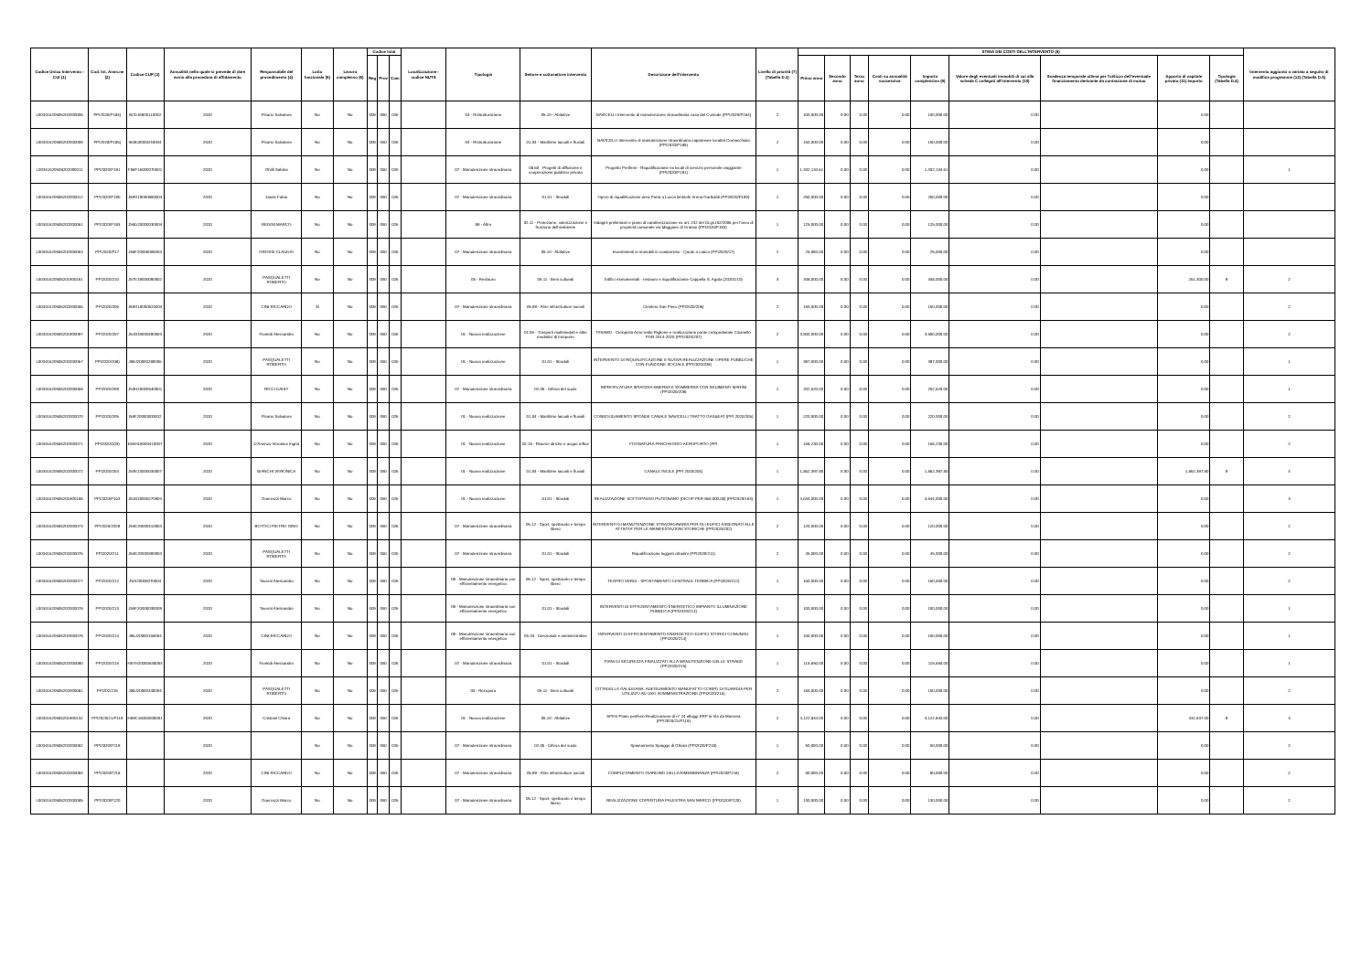| Codice Unico Intervento - CUI (1) | Cod. Int. Amm.ne (2) | Codice CUP (3) | Annualità nella quale si prevede di dare avvio alla procedura di affidamento | Responsabile del procedimento (4) | Lotto funzionale (5) | Lavoro complesso (6) | Codice Istat | | | Localizzazione - codice NUTS | Tipologia | Settore e sottosettore intervento | Descrizione dell'intervento | Livello di priorità (7) (Tabella D.3) | STIMA DEI COSTI DELL'INTERVENTO (8) | | | | | | | | | Intervento aggiunto o variato a seguito di modifica programma (12) (Tabella D.5) |
| --- | --- | --- | --- | --- | --- | --- | --- | --- | --- | --- | --- | --- | --- | --- | --- | --- | --- | --- | --- | --- | --- | --- | --- | --- |
| | | | | | | | Reg | Prov | Com | | | | | | Primo anno | Secondo anno | Terzo anno | Costi su annualità successiva | Importo complessivo (9) | Valore degli eventuali immobili di cui alla scheda C collegati all'intervento (10) | Scadenza temporale ultima per l'utilizzo dell'eventuale finanziamento derivante da contrazione di mutuo | Apporto di capitale privato (11) Importo | Tipologia (Tabella D.4) | |
| L00341620508202000008 | PPI2020/P184) | I52D19000110002 | 2020 | Pisano Salvatore | No | No | 009 | 050 | 026 | | 04 - Ristrutturazione | 05.10 - Abitative | NAVICELLI Intervento di manutenzione straordinaria casa del Custode (PPI2020/P184) | 2 | 100,000.00 | 0.00 | 0.00 | 0.00 | 100,000.00 | 0.00 | | 0.00 | | |
| L00341620508202000009 | PPI2020/P185) | I54B19000240004 | 2020 | Pisano Salvatore | No | No | 009 | 050 | 026 | | 04 - Ristrutturazione | 01.04 - Marittime lacuali e fluviali | NAVICELLI Intervento di manutenzione straordinaria capannone località Cornacchiaia (PPI2020/P185) | 2 | 150,000.00 | 0.00 | 0.00 | 0.00 | 150,000.00 | 0.00 | | 0.00 | | |
| L00341620508202000011 | PPI2020/P191 | F58F16000070001 | 2020 | Ghilli Sabina | No | No | 009 | 050 | 026 | | 07 - Manutenzione straordinaria | 08.60 - Progetti di diffusione e cooperazione pubblico-privata | Progetto Periferie - Riqualificazione ex locali di servizio personale viaggiante (PPI2020/P191) | 1 | 1,332,134.61 | 0.00 | 0.00 | 0.00 | 1,332,134.61 | 0.00 | | 0.00 | | 1 |
| L00341620508202000012 | PPI2020/P190 | J59G19000880004 | 2020 | Daole Fabio | No | No | 009 | 050 | 026 | | 07 - Manutenzione straordinaria | 01.01 - Stradali | Opere di riqualificazione area Porta a Lucca limitrofe Arena Garibaldi (PPI2020/P190) | 1 | 250,000.00 | 0.00 | 0.00 | 0.00 | 250,000.00 | 0.00 | | 0.00 | | |
| L00341620508202000061 | PPI2020/P193 | J55D20000030004 | 2020 | REDINI MARCO | No | No | 009 | 050 | 026 | | 99 - Altro | 02.11 - Protezione, valorizzazione e fruizione dell'ambiente | Indagini preliminari e piano di caratterizzazione ex art. 242 del DLgs152/2006 per l'area di proprietà comunale via Maggiore di Oratoio (PPI2020/P193) | 1 | 125,000.00 | 0.00 | 0.00 | 0.00 | 125,000.00 | 0.00 | | 0.00 | | |
| L00341620508202000063 | PPI2020/P17 | J58F20000000004 | 2020 | GROSSI CLAUDIO | No | No | 009 | 050 | 026 | | 07 - Manutenzione straordinaria | 05.10 - Abitative | Investimenti in immobili in condominio - Quote a carico (PPI2020/17) | 2 | 25,000.00 | 0.00 | 0.00 | 0.00 | 25,000.00 | 0.00 | | 0.00 | | |
| L00341620508201900161 | PPI2020/210 | J57E19000090002 | 2020 | PASQUALETTI ROBERTO | No | No | 009 | 050 | 026 | | 05 - Restauro | 05.11 - Beni culturali | Edifici monumentali - restauro e riqualificazione Cappella S. Agata (2020/210) | 3 | 348,000.00 | 0.00 | 0.00 | 0.00 | 348,000.00 | 0.00 | | 261,300.00 | 9 | 2 |
| L00341620508202000066 | PPI2020/206 | J59G19000520004 | 2020 | CINI RICCARDO | Si | No | 009 | 050 | 026 | | 07 - Manutenzione straordinaria | 05.99 - Altre infrastrutture sociali | Cimitero San Piero (PPI2020/206) | 2 | 150,000.00 | 0.00 | 0.00 | 0.00 | 150,000.00 | 0.00 | | 0.00 | | 2 |
| L00341620508201900097 | PPI2020/207 | J51B19000490004 | 2020 | Fiorindi Alessandro | No | No | 009 | 050 | 026 | | 01 - Nuova realizzazione | 01.06 - Trasporti multimodali e altre modalita' di trasporto | PISAMO - Ciclopista Arno tratto Riglione e realizzazione ponte ciclopedonale Cisanello POR 2014-2020 (PPI2020/207) | 2 | 3,500,000.00 | 0.00 | 0.00 | 0.00 | 3,500,000.00 | 0.00 | | 0.00 | | 2 |
| L00341620508202000067 | PPI2020/208) | J59J20000290006 | 2020 | PASQUALETTI ROBERTO | No | No | 009 | 050 | 026 | | 01 - Nuova realizzazione | 01.01 - Stradali | INTERVENTO DI RIQUALIFICAZIONE E NUOVA REALIZZAZIONE OPERE PUBBLICHE CON FUNZIONE SOCIALE (PPI2020/208) | 1 | 397,000.00 | 0.00 | 0.00 | 0.00 | 397,000.00 | 0.00 | | 0.00 | | 1 |
| L00341620508202000069 | PPI2020/209 | J53H20000540001 | 2020 | RICCI DAISY | No | No | 009 | 050 | 026 | | 07 - Manutenzione straordinaria | 02.05 - Difesa del suolo | RIPROFILATURA SPIAGGIA EMERSA E SOMMERSA CON SEDIMENTI MARINI (PPI2020/209) | 1 | 202,520.00 | 0.00 | 0.00 | 0.00 | 202,520.00 | 0.00 | | 0.00 | | 1 |
| L00341620508202000070 | PPI2020/205 | I58F20000000002 | 2020 | Pisano Salvatore | No | No | 009 | 050 | 026 | | 01 - Nuova realizzazione | 01.04 - Marittime lacuali e fluviali | CONSOLIDAMENTO SPONDE CANALE NAVICELLI TRATTO GAS&EAT (PPI 2020/205) | 1 | 220,000.00 | 0.00 | 0.00 | 0.00 | 220,000.00 | 0.00 | | 0.00 | | 2 |
| L00341620508202000071 | PPI2020/203) | E65H19000410007 | 2020 | D'Arienzo Veronica Ingrid | No | No | 009 | 050 | 026 | | 01 - Nuova realizzazione | 02.15 - Risorse idriche e acque reflue | FOGNATURA PARCHEGGIO AEROPORTO (PPI | 1 | 158,230.00 | 0.00 | 0.00 | 0.00 | 158,230.00 | 0.00 | | 0.00 | | 2 |
| L00341620508202000072 | PPI2020/204 | J53E13000030007 | 2020 | BIANCHI VERONICA | No | No | 009 | 050 | 026 | | 01 - Nuova realizzazione | 01.04 - Marittime lacuali e fluviali | CANALE INCILE (PPI 2020/204) | 1 | 1,862,397.80 | 0.00 | 0.00 | 0.00 | 1,862,397.80 | 0.00 | | 1,862,397.80 | 9 | 4 |
| L00341620508201900188 | PPI2020/P163 | J51B19000270004 | 2020 | Guerrazzi Marco | No | No | 009 | 050 | 026 | | 01 - Nuova realizzazione | 01.01 - Stradali | REALIZZAZIONE SOTTOPASSO PUTIGNANO (ISCOP PER 960.000,00) (PPI2020/163) | 1 | 4,644,000.00 | 0.00 | 0.00 | 0.00 | 4,644,000.00 | 0.00 | | 0.00 | | 3 |
| L00341620508202000073 | PPI2020/2029 | J54E20000410004 | 2020 | BOTTICI PIETRO GINO | No | No | 009 | 050 | 026 | | 07 - Manutenzione straordinaria | 05.12 - Sport, spettacolo e tempo libero | INTERVENTI DI MANUTENZIONE STRAORDINARIA PER GLI EDFICI ASSEGNATI ALLE ATTIVITA' PER LE MANIFESTAZIONI STORICHE (PPI2020/202) | 2 | 120,000.00 | 0.00 | 0.00 | 0.00 | 120,000.00 | 0.00 | | 0.00 | | 2 |
| L00341620508202000076 | PPI2020/211 | J54E20000390004 | 2020 | PASQUALETTI ROBERTO | No | No | 009 | 050 | 026 | | 07 - Manutenzione straordinaria | 01.01 - Stradali | Riqualificazione loggiati cittadini (PPI2020/211) | 2 | 45,000.00 | 0.00 | 0.00 | 0.00 | 45,000.00 | 0.00 | | 0.00 | | 2 |
| L00341620508202000077 | PPI2020/212 | J52I20000070004 | 2020 | Taverni Alessandro | No | No | 009 | 050 | 026 | | 09 - Manutenzione straordinaria con efficientamento energetico | 05.12 - Sport, spettacolo e tempo libero | TEATRO VERDI - SPOSTAMENTO CENTRALE TERMICA (PPI2020/212) | 1 | 160,000.00 | 0.00 | 0.00 | 0.00 | 160,000.00 | 0.00 | | 0.00 | | 2 |
| L00341620508202000078 | PPI2020/213 | J55F20000030009 | 2020 | Taverni Alessandro | No | No | 009 | 050 | 026 | | 09 - Manutenzione straordinaria con efficientamento energetico | 01.01 - Stradali | INTERVENTI DI EFFICIENTAMENTO ENERGETICO IMPIANTO ILLUMINAZIONE PUBBLICA (PPI2020/213) | 1 | 100,000.00 | 0.00 | 0.00 | 0.00 | 100,000.00 | 0.00 | | 0.00 | | 1 |
| L00341620508202000079 | PPI2020/214 | J56J20000160004 | 2020 | CINI RICCARDO | No | No | 009 | 050 | 026 | | 09 - Manutenzione straordinaria con efficientamento energetico | 05.33 - Direzionali e amministrative | INTERVENTI DI EFFICIENTAMENTO ENERGETICO EDIFICI STORICI COMUNALI (PPI2020/214) | 1 | 100,000.00 | 0.00 | 0.00 | 0.00 | 100,000.00 | 0.00 | | 0.00 | | 1 |
| L00341620508202000080 | PPI2020/215 | H57H20000840004 | 2020 | Fiorindi Alessandro | No | No | 009 | 050 | 026 | | 07 - Manutenzione straordinaria | 01.01 - Stradali | PIANI DI SICUREZZA FINALIZZATI ALLA MANUTENZIONE DELLE STRADE (PPI2020/215) | 1 | 115,650.00 | 0.00 | 0.00 | 0.00 | 115,650.00 | 0.00 | | 0.00 | | 1 |
| L00341620508202000081 | PPI202/216 | J59J20000340004 | 2020 | PASQUALETTI ROBERTO | No | No | 009 | 050 | 026 | | 03 - Recupero | 05.11 - Beni culturali | CITTADELLA GALILEIANA: ADEGUAMENTO MANUFATTO CORPO DI GUARDIA PER UTILIZZO AD USO SOMMINISTRAZIONE (PPI2020/216) | 2 | 150,000.00 | 0.00 | 0.00 | 0.00 | 150,000.00 | 0.00 | | 0.00 | | 2 |
| L00341620508201900132 | PPI2020/21/P119 | H59C16000000001 | 2020 | Cristiani Chiara | No | No | 009 | 050 | 026 | | 01 - Nuova realizzazione | 05.10 - Abitative | APES-Piano periferie:Realizzazione di n° 24 alloggi ERP in Via da Morrona (PPI2020/21/P119) | 2 | 4,122,844.00 | 0.00 | 0.00 | 0.00 | 4,122,844.00 | 0.00 | | 431,537.00 | 9 | 3 |
| L00341620508202000082 | PPI2020/P219 | | 2020 | | No | No | 009 | 050 | 026 | | 07 - Manutenzione straordinaria | 02.05 - Difesa del suolo | Spianamento Spiagge di Ghiaia (PPI2020/P219) | 1 | 50,000.00 | 0.00 | 0.00 | 0.00 | 50,000.00 | 0.00 | | 0.00 | | 2 |
| L00341620508202000084 | PPI2020/P218 | | 2020 | CINI RICCARDO | No | No | 009 | 050 | 026 | | 07 - Manutenzione straordinaria | 05.99 - Altre infrastrutture sociali | COMPLETAMENTO GIARDINO DELLA RIMEMBRANZA (PPI2020/P218) | 2 | 80,000.00 | 0.00 | 0.00 | 0.00 | 80,000.00 | 0.00 | | 0.00 | | 2 |
| L00341620508202000085 | PPI2020/P220 | | 2020 | Guerrazzi Marco | No | No | 009 | 050 | 026 | | 07 - Manutenzione straordinaria | 05.12 - Sport, spettacolo e tempo libero | REALIZZAZIONE COPERTURA PALESTRA SAN MARCO (PPI2020/P220) | 1 | 130,000.00 | 0.00 | 0.00 | 0.00 | 130,000.00 | 0.00 | | 0.00 | | 2 |